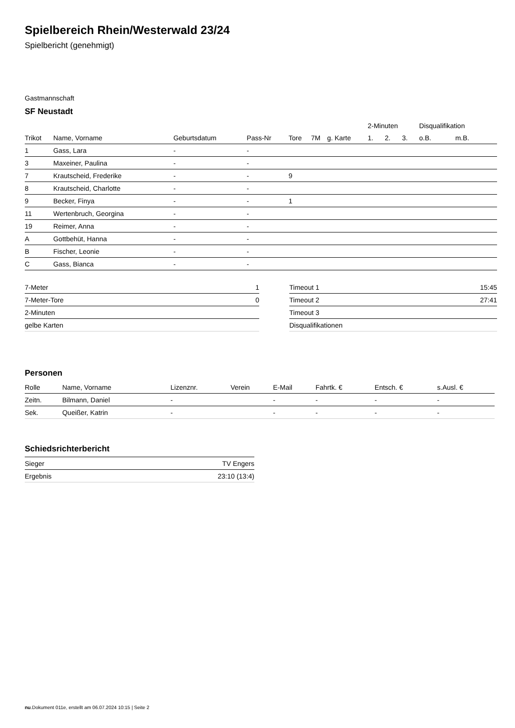Spielbereich Rhein/Westerwald 23/24
Spielbericht (genehmigt)
Gastmannschaft
SF Neustadt
| | | | | | | | | 2-Minuten | | | Disqualifikation | |
| --- | --- | --- | --- | --- | --- | --- | --- | --- | --- | --- | --- | --- |
| Trikot | Name, Vorname | Geburtsdatum | Pass-Nr | Tore | 7M | g. Karte | | 1. | 2. | 3. | o.B. | m.B. |
| 1 | Gass, Lara | - | - | | | | | | | | | |
| 3 | Maxeiner, Paulina | - | - | | | | | | | | | |
| 7 | Krautscheid, Frederike | - | - | 9 | | | | | | | | |
| 8 | Krautscheid, Charlotte | - | - | | | | | | | | | |
| 9 | Becker, Finya | - | - | 1 | | | | | | | | |
| 11 | Wertenbruch, Georgina | - | - | | | | | | | | | |
| 19 | Reimer, Anna | - | - | | | | | | | | | |
| A | Gottbehüt, Hanna | - | - | | | | | | | | | |
| B | Fischer, Leonie | - | - | | | | | | | | | |
| C | Gass, Bianca | - | - | | | | | | | | | |
| 7-Meter | 1 |
| 7-Meter-Tore | 0 |
| 2-Minuten | |
| gelbe Karten | |
| Timeout 1 | 15:45 |
| Timeout 2 | 27:41 |
| Timeout 3 | |
| Disqualifikationen | |
Personen
| Rolle | Name, Vorname | Lizenznr. | Verein | E-Mail | Fahrtk. € | Entsch. € | s.Ausl. € |
| --- | --- | --- | --- | --- | --- | --- | --- |
| Zeitn. | Bilmann, Daniel | - | | - | - | - | - |
| Sek. | Queißer, Katrin | - | | - | - | - | - |
Schiedsrichterbericht
| Sieger | TV Engers |
| Ergebnis | 23:10 (13:4) |
nu.Dokument 011e, erstellt am 06.07.2024 10:15 | Seite 2